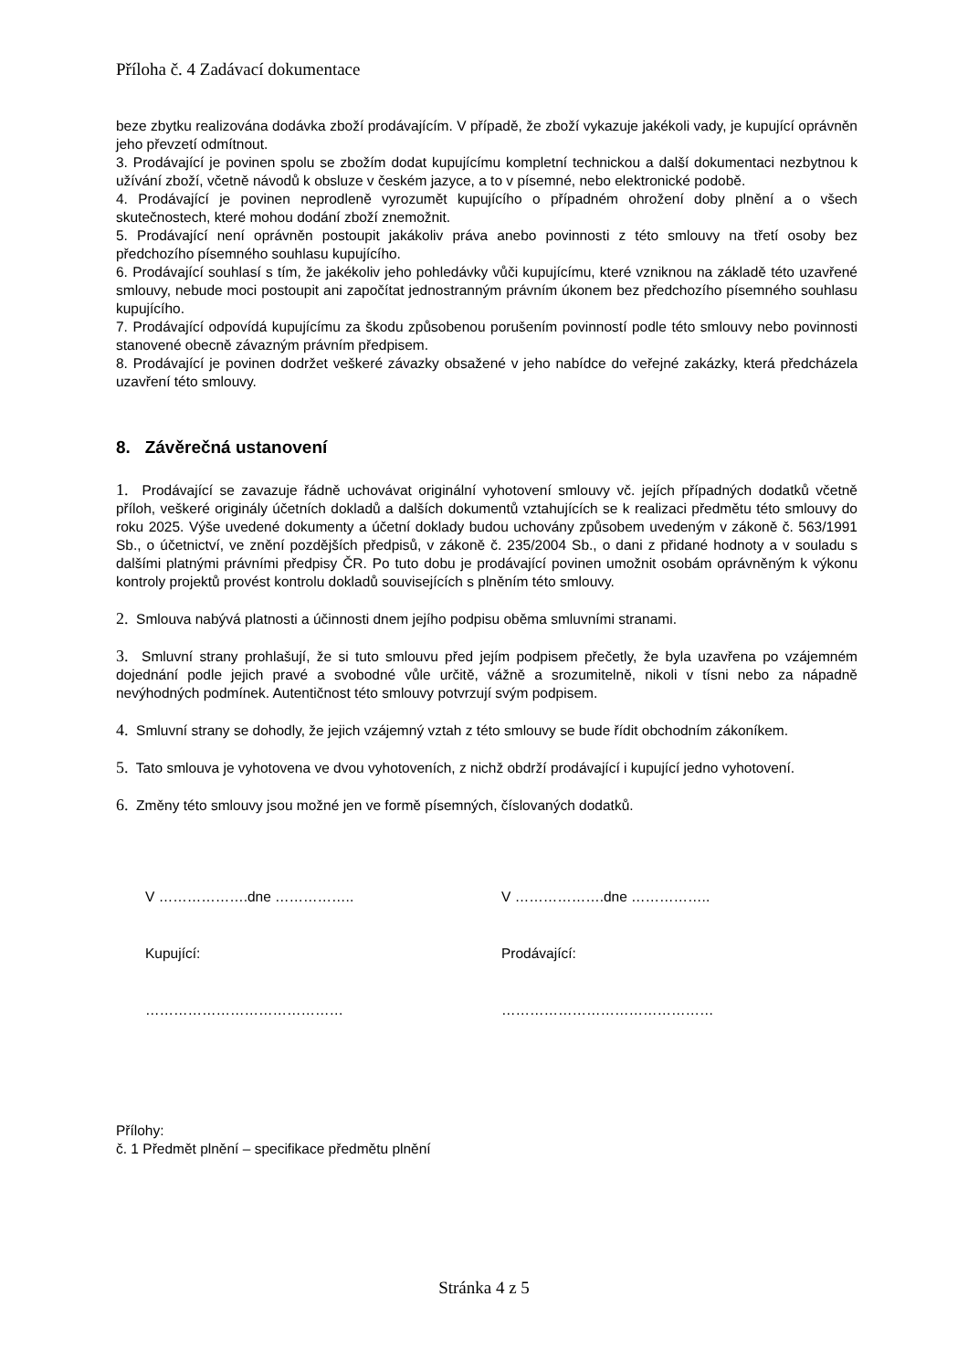Příloha č. 4 Zadávací dokumentace
beze zbytku realizována dodávka zboží prodávajícím. V případě, že zboží vykazuje jakékoli vady, je kupující oprávněn jeho převzetí odmítnout.
3. Prodávající je povinen spolu se zbožím dodat kupujícímu kompletní technickou a další dokumentaci nezbytnou k užívání zboží, včetně návodů k obsluze v českém jazyce, a to v písemné, nebo elektronické podobě.
4. Prodávající je povinen neprodleně vyrozumět kupujícího o případném ohrožení doby plnění a o všech skutečnostech, které mohou dodání zboží znemožnit.
5. Prodávající není oprávněn postoupit jakákoliv práva anebo povinnosti z této smlouvy na třetí osoby bez předchozího písemného souhlasu kupujícího.
6. Prodávající souhlasí s tím, že jakékoliv jeho pohledávky vůči kupujícímu, které vzniknou na základě této uzavřené smlouvy, nebude moci postoupit ani započítat jednostranným právním úkonem bez předchozího písemného souhlasu kupujícího.
7. Prodávající odpovídá kupujícímu za škodu způsobenou porušením povinností podle této smlouvy nebo povinnosti stanovené obecně závazným právním předpisem.
8. Prodávající je povinen dodržet veškeré závazky obsažené v jeho nabídce do veřejné zakázky, která předcházela uzavření této smlouvy.
8. Závěrečná ustanovení
1. Prodávající se zavazuje řádně uchovávat originální vyhotovení smlouvy vč. jejích případných dodatků včetně příloh, veškeré originály účetních dokladů a dalších dokumentů vztahujících se k realizaci předmětu této smlouvy do roku 2025. Výše uvedené dokumenty a účetní doklady budou uchovány způsobem uvedeným v zákoně č. 563/1991 Sb., o účetnictví, ve znění pozdějších předpisů, v zákoně č. 235/2004 Sb., o dani z přidané hodnoty a v souladu s dalšími platnými právními předpisy ČR. Po tuto dobu je prodávající povinen umožnit osobám oprávněným k výkonu kontroly projektů provést kontrolu dokladů souvisejících s plněním této smlouvy.
2. Smlouva nabývá platnosti a účinnosti dnem jejího podpisu oběma smluvními stranami.
3. Smluvní strany prohlašují, že si tuto smlouvu před jejím podpisem přečetly, že byla uzavřena po vzájemném dojednání podle jejich pravé a svobodné vůle určitě, vážně a srozumitelně, nikoli v tísni nebo za nápadně nevýhodných podmínek. Autentičnost této smlouvy potvrzují svým podpisem.
4. Smluvní strany se dohodly, že jejich vzájemný vztah z této smlouvy se bude řídit obchodním zákoníkem.
5. Tato smlouva je vyhotovena ve dvou vyhotoveních, z nichž obdrží prodávající i kupující jedno vyhotovení.
6. Změny této smlouvy jsou možné jen ve formě písemných, číslovaných dodatků.
V ……………….dne ……………..
Kupující:
……………………………………
V ……………….dne ……………..
Prodávající:
………………………………………
Přílohy:
č. 1 Předmět plnění – specifikace předmětu plnění
Stránka 4 z 5